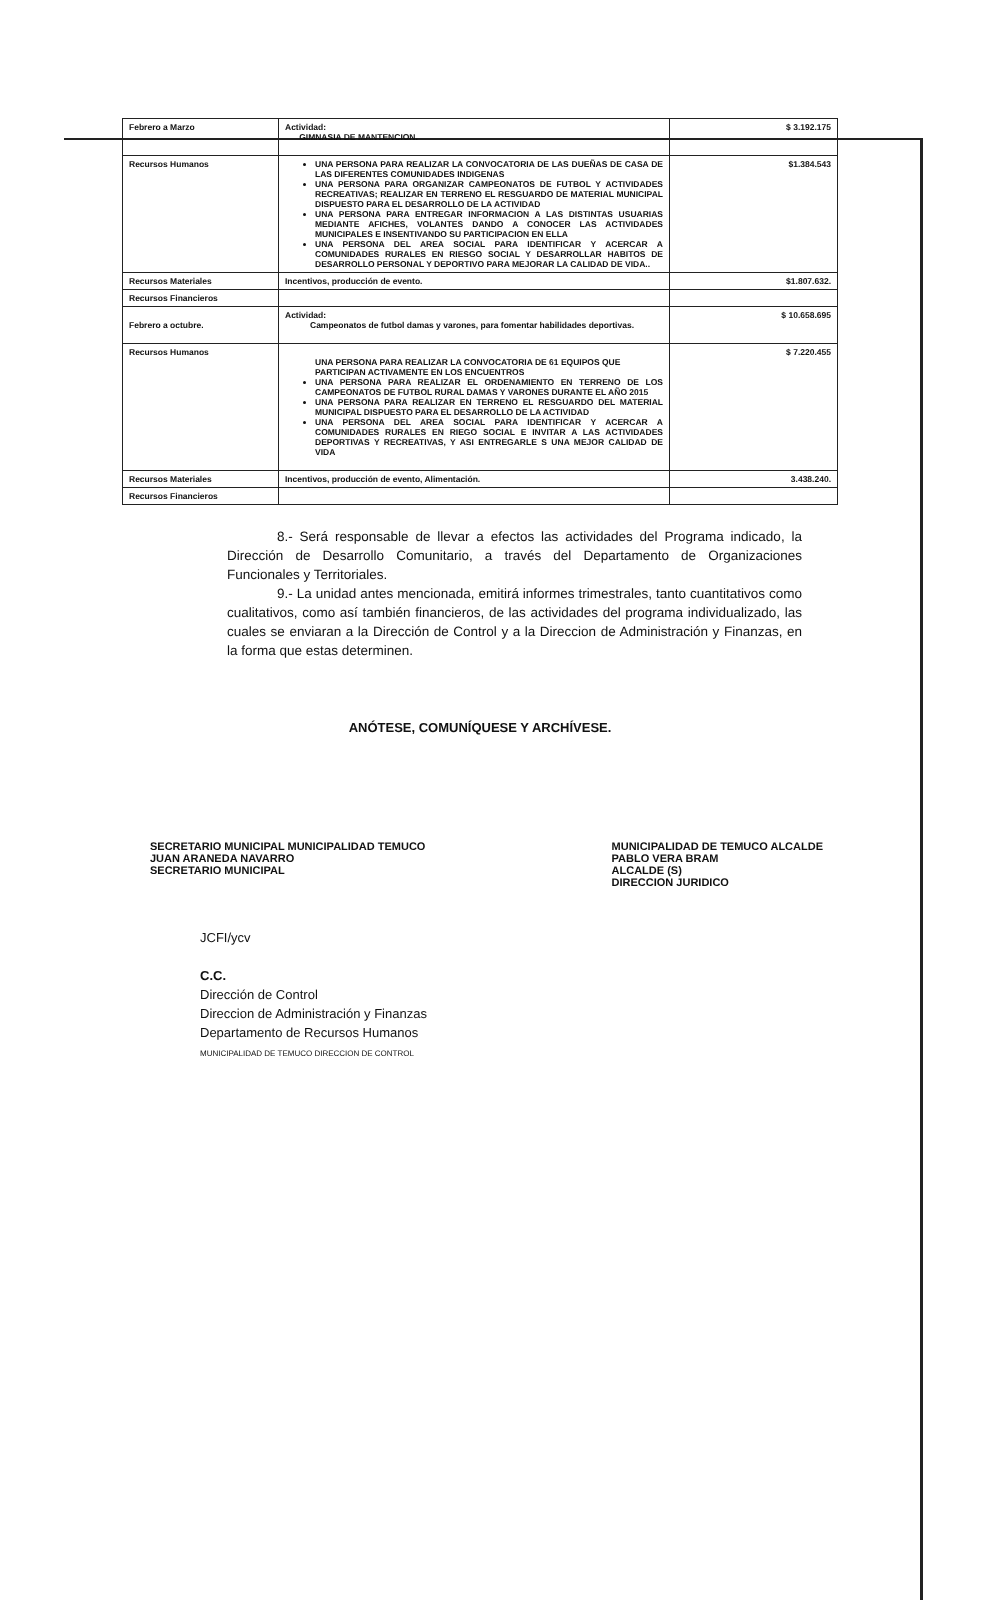| Febrero a Marzo | Actividad: GIMNASIA DE MANTENCION. | $ 3.192.175 |
| Recursos Humanos | UNA PERSONA PARA REALIZAR LA CONVOCATORIA DE LAS DUEÑAS DE CASA DE LAS DIFERENTES COMUNIDADES INDIGENAS UNA PERSONA PARA ORGANIZAR CAMPEONATOS DE FUTBOL Y ACTIVIDADES RECREATIVAS; REALIZAR EN TERRENO EL RESGUARDO DE MATERIAL MUNICIPAL DISPUESTO PARA EL DESARROLLO DE LA ACTIVIDAD UNA PERSONA PARA ENTREGAR INFORMACION A LAS DISTINTAS USUARIAS MEDIANTE AFICHES, VOLANTES DANDO A CONOCER LAS ACTIVIDADES MUNICIPALES E INSENTIVANDO SU PARTICIPACION EN ELLA UNA PERSONA DEL AREA SOCIAL PARA IDENTIFICAR Y ACERCAR A COMUNIDADES RURALES EN RIESGO SOCIAL Y DESARROLLAR HABITOS DE DESARROLLO PERSONAL Y DEPORTIVO PARA MEJORAR LA CALIDAD DE VIDA.. | $1.384.543 |
| Recursos Materiales | Incentivos, producción de evento. | $1.807.632. |
| Recursos Financieros | | |
| Febrero a octubre. | Actividad: Campeonatos de futbol damas y varones, para fomentar habilidades deportivas. | $ 10.658.695 |
| Recursos Humanos | UNA PERSONA PARA REALIZAR LA CONVOCATORIA DE 61 EQUIPOS QUE PARTICIPAN ACTIVAMENTE EN LOS ENCUENTROS UNA PERSONA PARA REALIZAR EL ORDENAMIENTO EN TERRENO DE LOS CAMPEONATOS DE FUTBOL RURAL DAMAS Y VARONES DURANTE EL AÑO 2015 UNA PERSONA PARA REALIZAR EN TERRENO EL RESGUARDO DEL MATERIAL MUNICIPAL DISPUESTO PARA EL DESARROLLO DE LA ACTIVIDAD UNA PERSONA DEL AREA SOCIAL PARA IDENTIFICAR Y ACERCAR A COMUNIDADES RURALES EN RIEGO SOCIAL E INVITAR A LAS ACTIVIDADES DEPORTIVAS Y RECREATIVAS, Y ASI ENTREGARLE S UNA MEJOR CALIDAD DE VIDA | $ 7.220.455 |
| Recursos Materiales | Incentivos, producción de evento, Alimentación. | 3.438.240. |
| Recursos Financieros | | |
8.- Será responsable de llevar a efectos las actividades del Programa indicado, la Dirección de Desarrollo Comunitario, a través del Departamento de Organizaciones Funcionales y Territoriales.
9.- La unidad antes mencionada, emitirá informes trimestrales, tanto cuantitativos como cualitativos, como así también financieros, de las actividades del programa individualizado, las cuales se enviaran a la Dirección de Control y a la Direccion de Administración y Finanzas, en la forma que estas determinen.
ANÓTESE, COMUNÍQUESE Y ARCHÍVESE.
SECRETARIO MUNICIPAL MUNICIPALIDAD TEMUCO
JUAN ARANEDA NAVARRO
SECRETARIO MUNICIPAL
MUNICIPALIDAD DE TEMUCO ALCALDE
PABLO VERA BRAM
ALCALDE (S)
DIRECCION JURIDICO
JCFI/ycv
C.C.
Dirección de Control
Direccion de Administración y Finanzas
Departamento de Recursos Humanos
MUNICIPALIDAD DE TEMUCO DIRECCION DE CONTROL